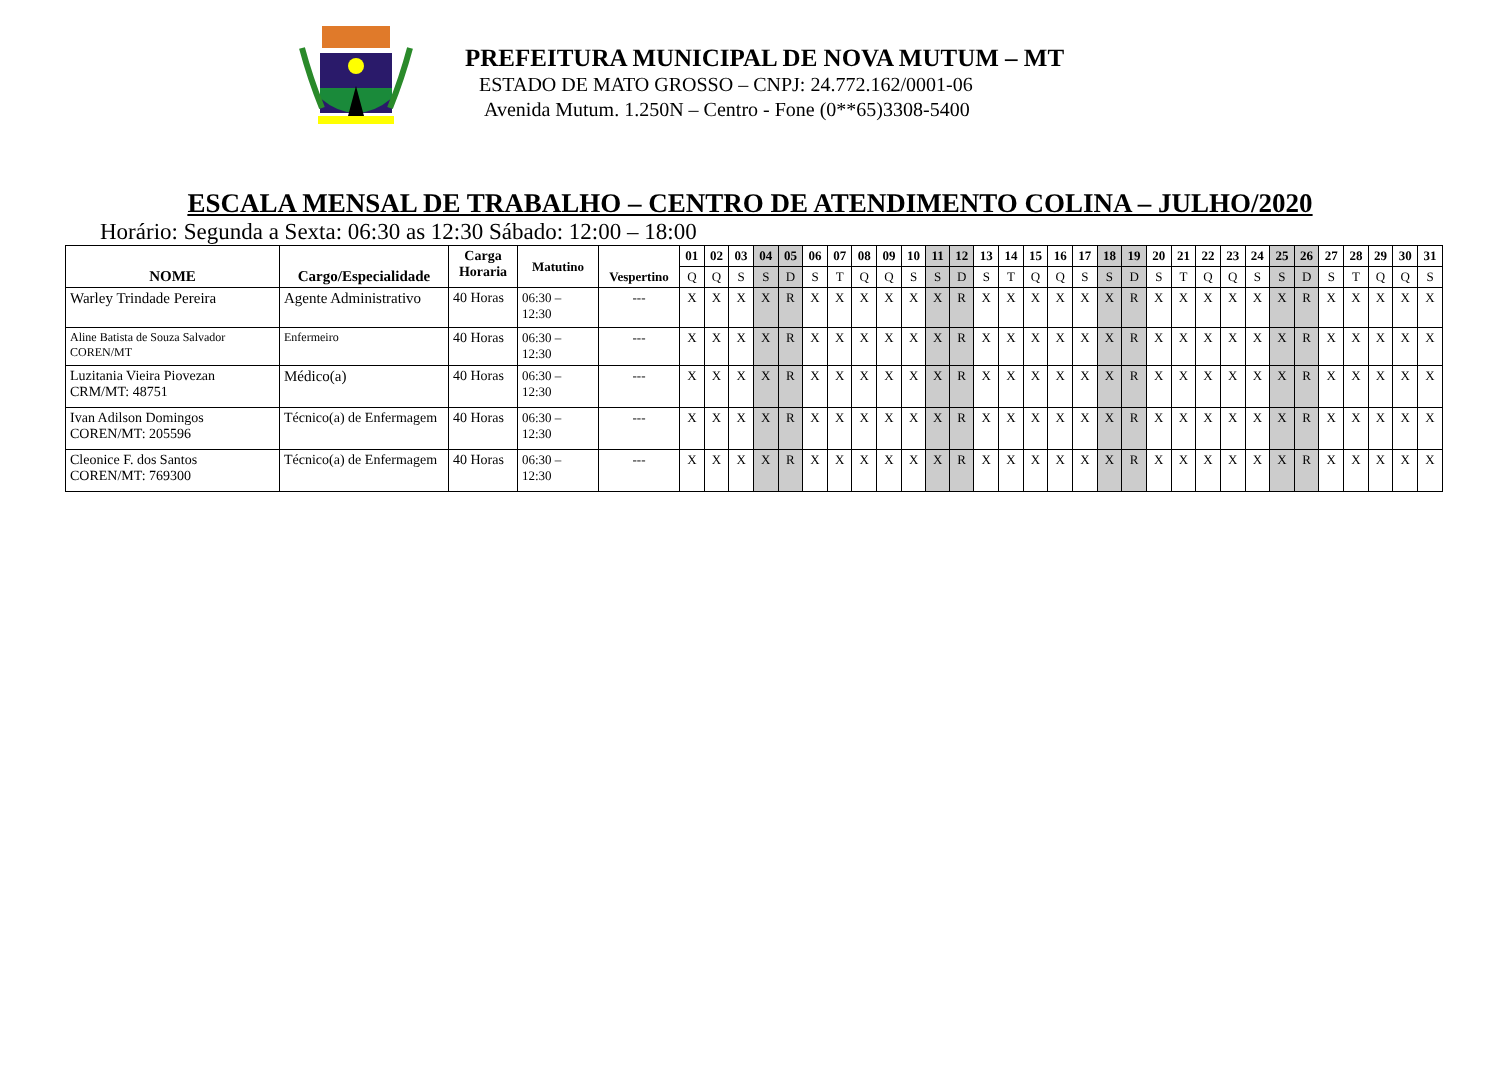PREFEITURA MUNICIPAL DE NOVA MUTUM – MT
ESTADO DE MATO GROSSO – CNPJ: 24.772.162/0001-06
Avenida Mutum. 1.250N – Centro - Fone (0**65)3308-5400
ESCALA MENSAL DE TRABALHO – CENTRO DE ATENDIMENTO COLINA – JULHO/2020
Horário: Segunda a Sexta: 06:30 as 12:30 Sábado: 12:00 – 18:00
| NOME | Cargo/Especialidade | Carga Horaria | Matutino | Vespertino | 01 | 02 | 03 | 04 | 05 | 06 | 07 | 08 | 09 | 10 | 11 | 12 | 13 | 14 | 15 | 16 | 17 | 18 | 19 | 20 | 21 | 22 | 23 | 24 | 25 | 26 | 27 | 28 | 29 | 30 | 31 |
| --- | --- | --- | --- | --- | --- | --- | --- | --- | --- | --- | --- | --- | --- | --- | --- | --- | --- | --- | --- | --- | --- | --- | --- | --- | --- | --- | --- | --- | --- | --- | --- | --- | --- | --- | --- |
| | | | | | Q | Q | S | S | D | S | T | Q | Q | S | S | D | S | T | Q | Q | S | S | D | S | T | Q | Q | S | S | D | S | T | Q | Q | S |
| Warley Trindade Pereira | Agente Administrativo | 40 Horas | 06:30 – 12:30 | --- | X | X | X | X | R | X | X | X | X | X | X | R | X | X | X | X | X | X | R | X | X | X | X | X | X | R | X | X | X | X | X |
| Aline Batista de Souza Salvador COREN/MT | Enfermeiro | 40 Horas | 06:30 – 12:30 | --- | X | X | X | X | R | X | X | X | X | X | X | R | X | X | X | X | X | X | R | X | X | X | X | X | X | R | X | X | X | X | X |
| Luzitania Vieira Piovezan CRM/MT: 48751 | Médico(a) | 40 Horas | 06:30 – 12:30 | --- | X | X | X | X | R | X | X | X | X | X | X | R | X | X | X | X | X | X | R | X | X | X | X | X | X | R | X | X | X | X | X |
| Ivan Adilson Domingos COREN/MT: 205596 | Técnico(a) de Enfermagem | 40 Horas | 06:30 – 12:30 | --- | X | X | X | X | R | X | X | X | X | X | X | R | X | X | X | X | X | X | R | X | X | X | X | X | X | R | X | X | X | X | X |
| Cleonice F. dos Santos COREN/MT: 769300 | Técnico(a) de Enfermagem | 40 Horas | 06:30 – 12:30 | --- | X | X | X | X | R | X | X | X | X | X | X | R | X | X | X | X | X | X | R | X | X | X | X | X | X | R | X | X | X | X | X |